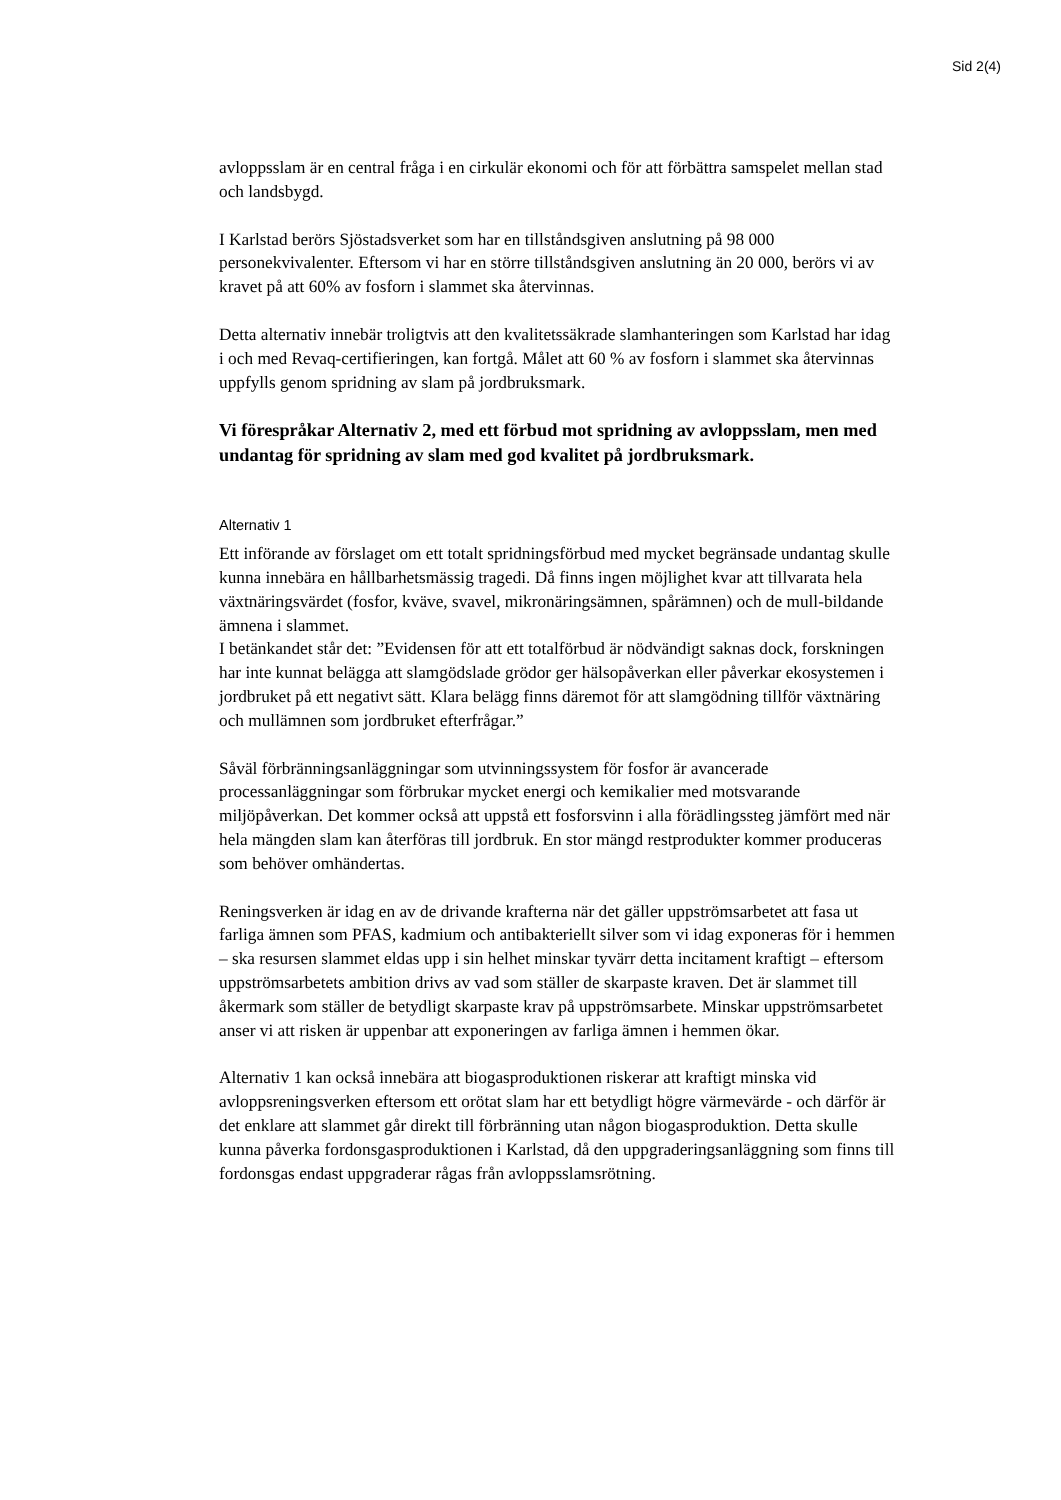Sid 2(4)
avloppsslam är en central fråga i en cirkulär ekonomi och för att förbättra samspelet mellan stad och landsbygd.
I Karlstad berörs Sjöstadsverket som har en tillståndsgiven anslutning på 98 000 personekvivalenter. Eftersom vi har en större tillståndsgiven anslutning än 20 000, berörs vi av kravet på att 60% av fosforn i slammet ska återvinnas.
Detta alternativ innebär troligtvis att den kvalitetssäkrade slamhanteringen som Karlstad har idag i och med Revaq-certifieringen, kan fortgå. Målet att 60 % av fosforn i slammet ska återvinnas uppfylls genom spridning av slam på jordbruksmark.
Vi förespråkar Alternativ 2, med ett förbud mot spridning av avloppsslam, men med undantag för spridning av slam med god kvalitet på jordbruksmark.
Alternativ 1
Ett införande av förslaget om ett totalt spridningsförbud med mycket begränsade undantag skulle kunna innebära en hållbarhetsmässig tragedi. Då finns ingen möjlighet kvar att tillvarata hela växtnäringsvärdet (fosfor, kväve, svavel, mikronäringsämnen, spårämnen) och de mull-bildande ämnena i slammet.
I betänkandet står det: ”Evidensen för att ett totalförbud är nödvändigt saknas dock, forskningen har inte kunnat belägga att slamgödslade grödor ger hälsopåverkan eller påverkar ekosystemen i jordbruket på ett negativt sätt. Klara belägg finns däremot för att slamgödning tillför växtnäring och mullämnen som jordbruket efterfrågar.”
Såväl förbränningsanläggningar som utvinningssystem för fosfor är avancerade processanläggningar som förbrukar mycket energi och kemikalier med motsvarande miljöpåverkan. Det kommer också att uppstå ett fosforsvinn i alla förädlingssteg jämfört med när hela mängden slam kan återföras till jordbruk. En stor mängd restprodukter kommer produceras som behöver omhändertas.
Reningsverken är idag en av de drivande krafterna när det gäller uppströmsarbetet att fasa ut farliga ämnen som PFAS, kadmium och antibakteriellt silver som vi idag exponeras för i hemmen – ska resursen slammet eldas upp i sin helhet minskar tyvärr detta incitament kraftigt – eftersom uppströmsarbetets ambition drivs av vad som ställer de skarpaste kraven. Det är slammet till åkermark som ställer de betydligt skarpaste krav på uppströmsarbete. Minskar uppströmsarbetet anser vi att risken är uppenbar att exponeringen av farliga ämnen i hemmen ökar.
Alternativ 1 kan också innebära att biogasproduktionen riskerar att kraftigt minska vid avloppsreningsverken eftersom ett orötat slam har ett betydligt högre värmevärde - och därför är det enklare att slammet går direkt till förbränning utan någon biogasproduktion. Detta skulle kunna påverka fordonsgasproduktionen i Karlstad, då den uppgraderingsanläggning som finns till fordonsgas endast uppgraderar rågas från avloppsslamsrötning.